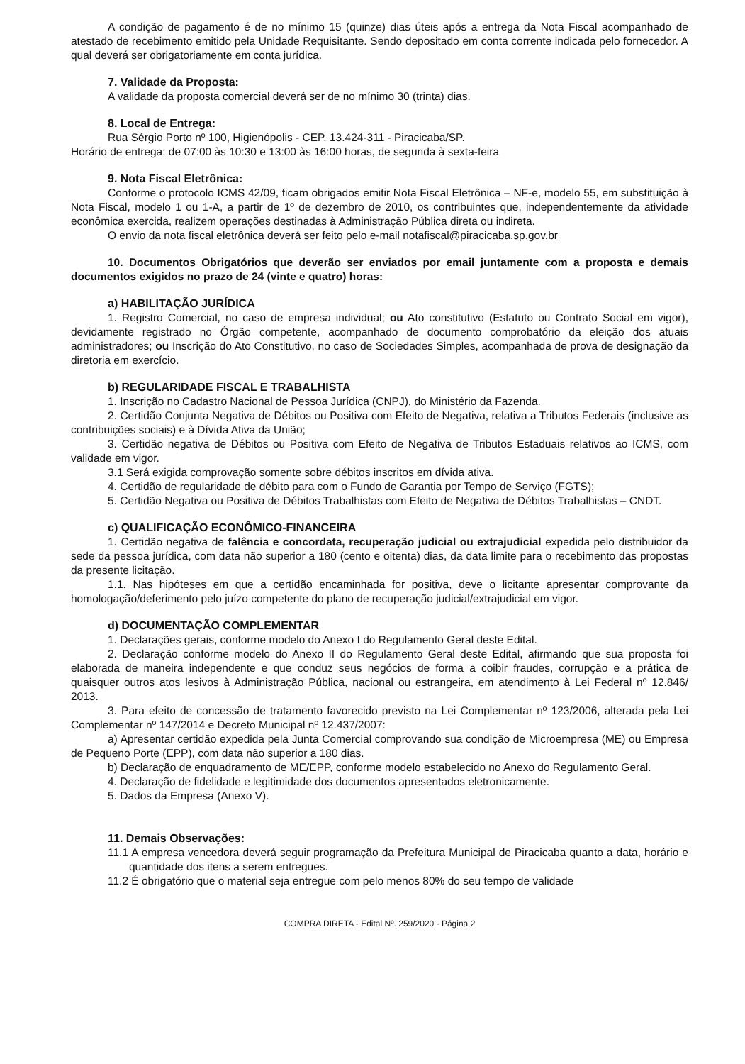A condição de pagamento é de no mínimo 15 (quinze) dias úteis após a entrega da Nota Fiscal acompanhado de atestado de recebimento emitido pela Unidade Requisitante. Sendo depositado em conta corrente indicada pelo fornecedor. A qual deverá ser obrigatoriamente em conta jurídica.
7. Validade da Proposta:
A validade da proposta comercial deverá ser de no mínimo 30 (trinta) dias.
8. Local de Entrega:
Rua Sérgio Porto nº 100, Higienópolis - CEP. 13.424-311 - Piracicaba/SP.
Horário de entrega: de 07:00 às 10:30 e 13:00 às 16:00 horas, de segunda à sexta-feira
9. Nota Fiscal Eletrônica:
Conforme o protocolo ICMS 42/09, ficam obrigados emitir Nota Fiscal Eletrônica – NF-e, modelo 55, em substituição à Nota Fiscal, modelo 1 ou 1-A, a partir de 1º de dezembro de 2010, os contribuintes que, independentemente da atividade econômica exercida, realizem operações destinadas à Administração Pública direta ou indireta.
O envio da nota fiscal eletrônica deverá ser feito pelo e-mail notafiscal@piracicaba.sp.gov.br
10. Documentos Obrigatórios que deverão ser enviados por email juntamente com a proposta e demais documentos exigidos no prazo de 24 (vinte e quatro) horas:
a) HABILITAÇÃO JURÍDICA
1. Registro Comercial, no caso de empresa individual; ou Ato constitutivo (Estatuto ou Contrato Social em vigor), devidamente registrado no Órgão competente, acompanhado de documento comprobatório da eleição dos atuais administradores; ou Inscrição do Ato Constitutivo, no caso de Sociedades Simples, acompanhada de prova de designação da diretoria em exercício.
b) REGULARIDADE FISCAL E TRABALHISTA
1. Inscrição no Cadastro Nacional de Pessoa Jurídica (CNPJ), do Ministério da Fazenda.
2. Certidão Conjunta Negativa de Débitos ou Positiva com Efeito de Negativa, relativa a Tributos Federais (inclusive as contribuições sociais) e à Dívida Ativa da União;
3. Certidão negativa de Débitos ou Positiva com Efeito de Negativa de Tributos Estaduais relativos ao ICMS, com validade em vigor.
3.1 Será exigida comprovação somente sobre débitos inscritos em dívida ativa.
4. Certidão de regularidade de débito para com o Fundo de Garantia por Tempo de Serviço (FGTS);
5. Certidão Negativa ou Positiva de Débitos Trabalhistas com Efeito de Negativa de Débitos Trabalhistas – CNDT.
c) QUALIFICAÇÃO ECONÔMICO-FINANCEIRA
1. Certidão negativa de falência e concordata, recuperação judicial ou extrajudicial expedida pelo distribuidor da sede da pessoa jurídica, com data não superior a 180 (cento e oitenta) dias, da data limite para o recebimento das propostas da presente licitação.
1.1. Nas hipóteses em que a certidão encaminhada for positiva, deve o licitante apresentar comprovante da homologação/deferimento pelo juízo competente do plano de recuperação judicial/extrajudicial em vigor.
d) DOCUMENTAÇÃO COMPLEMENTAR
1. Declarações gerais, conforme modelo do Anexo I do Regulamento Geral deste Edital.
2. Declaração conforme modelo do Anexo II do Regulamento Geral deste Edital, afirmando que sua proposta foi elaborada de maneira independente e que conduz seus negócios de forma a coibir fraudes, corrupção e a prática de quaisquer outros atos lesivos à Administração Pública, nacional ou estrangeira, em atendimento à Lei Federal nº 12.846/ 2013.
3. Para efeito de concessão de tratamento favorecido previsto na Lei Complementar nº 123/2006, alterada pela Lei Complementar nº 147/2014 e Decreto Municipal nº 12.437/2007:
a) Apresentar certidão expedida pela Junta Comercial comprovando sua condição de Microempresa (ME) ou Empresa de Pequeno Porte (EPP), com data não superior a 180 dias.
b) Declaração de enquadramento de ME/EPP, conforme modelo estabelecido no Anexo do Regulamento Geral.
4. Declaração de fidelidade e legitimidade dos documentos apresentados eletronicamente.
5. Dados da Empresa (Anexo V).
11. Demais Observações:
11.1 A empresa vencedora deverá seguir programação da Prefeitura Municipal de Piracicaba quanto a data, horário e quantidade dos itens a serem entregues.
11.2 É obrigatório que o material seja entregue com pelo menos 80% do seu tempo de validade
COMPRA DIRETA - Edital Nº. 259/2020 - Página 2